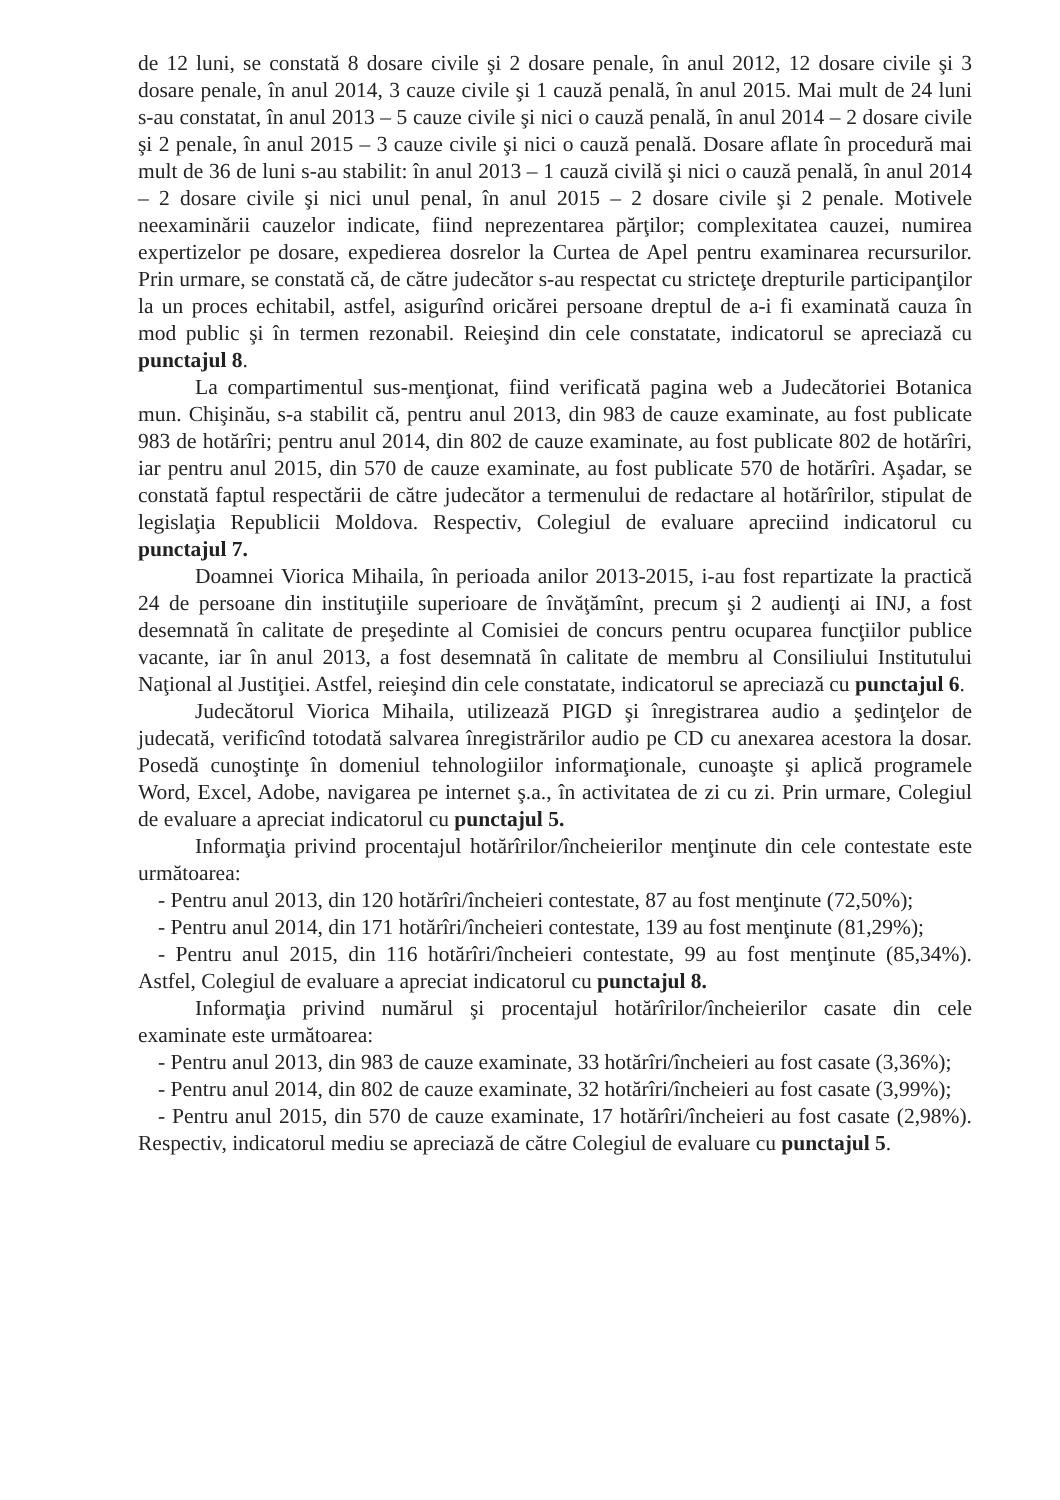de 12 luni, se constată 8 dosare civile şi 2 dosare penale, în anul 2012, 12 dosare civile şi 3 dosare penale, în anul 2014, 3 cauze civile şi 1 cauză penală, în anul 2015. Mai mult de 24 luni s-au constatat, în anul 2013 – 5 cauze civile şi nici o cauză penală, în anul 2014 – 2 dosare civile şi 2 penale, în anul 2015 – 3 cauze civile şi nici o cauză penală. Dosare aflate în procedură mai mult de 36 de luni s-au stabilit: în anul 2013 – 1 cauză civilă şi nici o cauză penală, în anul 2014 – 2 dosare civile şi nici unul penal, în anul 2015 – 2 dosare civile şi 2 penale. Motivele neexaminării cauzelor indicate, fiind neprezentarea părţilor; complexitatea cauzei, numirea expertizelor pe dosare, expedierea dosrelor la Curtea de Apel pentru examinarea recursurilor. Prin urmare, se constată că, de către judecător s-au respectat cu stricteţe drepturile participanţilor la un proces echitabil, astfel, asigurînd oricărei persoane dreptul de a-i fi examinată cauza în mod public şi în termen rezonabil. Reieşind din cele constatate, indicatorul se apreciază cu punctajul 8.
La compartimentul sus-menţionat, fiind verificată pagina web a Judecătoriei Botanica mun. Chişinău, s-a stabilit că, pentru anul 2013, din 983 de cauze examinate, au fost publicate 983 de hotărîri; pentru anul 2014, din 802 de cauze examinate, au fost publicate 802 de hotărîri, iar pentru anul 2015, din 570 de cauze examinate, au fost publicate 570 de hotărîri. Aşadar, se constată faptul respectării de către judecător a termenului de redactare al hotărîrilor, stipulat de legislaţia Republicii Moldova. Respectiv, Colegiul de evaluare apreciind indicatorul cu punctajul 7.
Doamnei Viorica Mihaila, în perioada anilor 2013-2015, i-au fost repartizate la practică 24 de persoane din instituţiile superioare de învăţămînt, precum şi 2 audienţi ai INJ, a fost desemnată în calitate de preşedinte al Comisiei de concurs pentru ocuparea funcţiilor publice vacante, iar în anul 2013, a fost desemnată în calitate de membru al Consiliului Institutului Naţional al Justiţiei. Astfel, reieşind din cele constatate, indicatorul se apreciază cu punctajul 6.
Judecătorul Viorica Mihaila, utilizează PIGD şi înregistrarea audio a şedinţelor de judecată, verificînd totodată salvarea înregistrărilor audio pe CD cu anexarea acestora la dosar. Posedă cunoştinţe în domeniul tehnologiilor informaţionale, cunoaşte şi aplică programele Word, Excel, Adobe, navigarea pe internet ş.a., în activitatea de zi cu zi. Prin urmare, Colegiul de evaluare a apreciat indicatorul cu punctajul 5.
Informaţia privind procentajul hotărîrilor/încheierilor menţinute din cele contestate este următoarea:
- Pentru anul 2013, din 120 hotărîri/încheieri contestate, 87 au fost menţinute (72,50%);
- Pentru anul 2014, din 171 hotărîri/încheieri contestate, 139 au fost menţinute (81,29%);
- Pentru anul 2015, din 116 hotărîri/încheieri contestate, 99 au fost menţinute (85,34%). Astfel, Colegiul de evaluare a apreciat indicatorul cu punctajul 8.
Informaţia privind numărul şi procentajul hotărîrilor/încheierilor casate din cele examinate este următoarea:
- Pentru anul 2013, din 983 de cauze examinate, 33 hotărîri/încheieri au fost casate (3,36%);
- Pentru anul 2014, din 802 de cauze examinate, 32 hotărîri/încheieri au fost casate (3,99%);
- Pentru anul 2015, din 570 de cauze examinate, 17 hotărîri/încheieri au fost casate (2,98%). Respectiv, indicatorul mediu se apreciază de către Colegiul de evaluare cu punctajul 5.